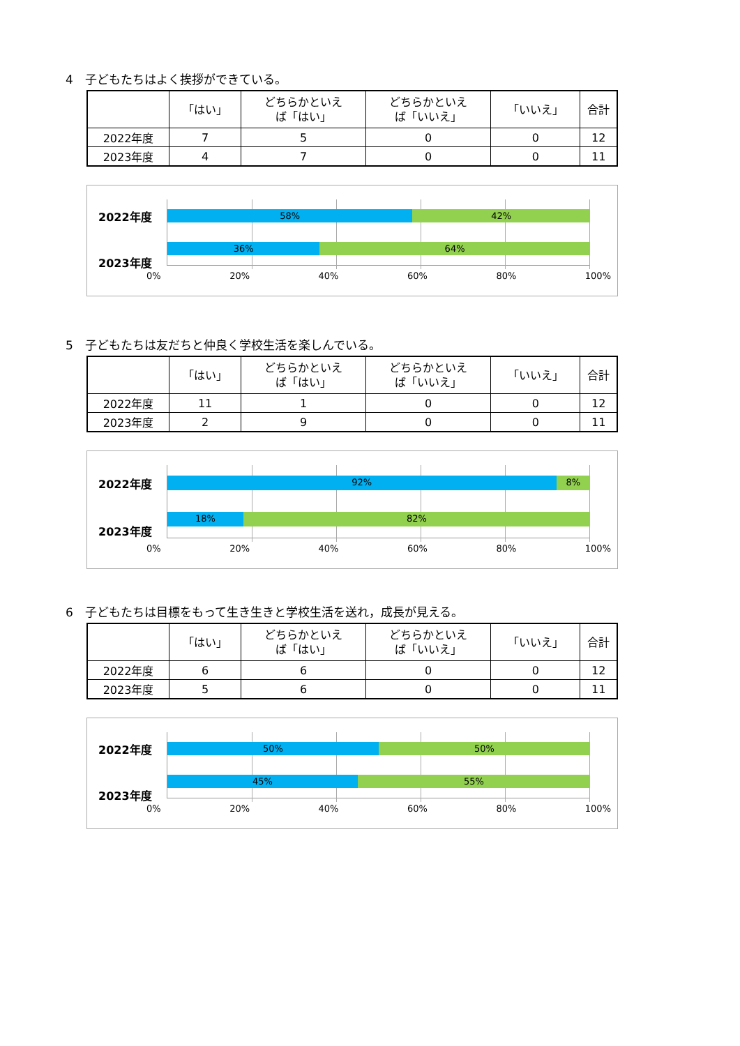4　子どもたちはよく挨拶ができている。
| | 「はい」 | どちらかといえ ば「はい」 | どちらかといえ ば「いいえ」 | 「いいえ」 | 合計 |
| --- | --- | --- | --- | --- | --- |
| 2022年度 | 7 | 5 | 0 | 0 | 12 |
| 2023年度 | 4 | 7 | 0 | 0 | 11 |
2022年度
2023年度
58% 42%
36% 64%
0% 20% 40% 60% 80% 100%
5　子どもたちは友だちと仲良く学校生活を楽しんでいる。
| | 「はい」 | どちらかといえ ば「はい」 | どちらかといえ ば「いいえ」 | 「いいえ」 | 合計 |
| --- | --- | --- | --- | --- | --- |
| 2022年度 | 11 | 1 | 0 | 0 | 12 |
| 2023年度 | 2 | 9 | 0 | 0 | 11 |
2022年度
2023年度
92% 8%
18% 82%
0% 20% 40% 60% 80% 100%
6　子どもたちは目標をもって生き生きと学校生活を送れ，成長が見える。
| | 「はい」 | どちらかといえ ば「はい」 | どちらかといえ ば「いいえ」 | 「いいえ」 | 合計 |
| --- | --- | --- | --- | --- | --- |
| 2022年度 | 6 | 6 | 0 | 0 | 12 |
| 2023年度 | 5 | 6 | 0 | 0 | 11 |
2022年度
2023年度
50% 50%
45% 55%
0% 20% 40% 60% 80% 100%